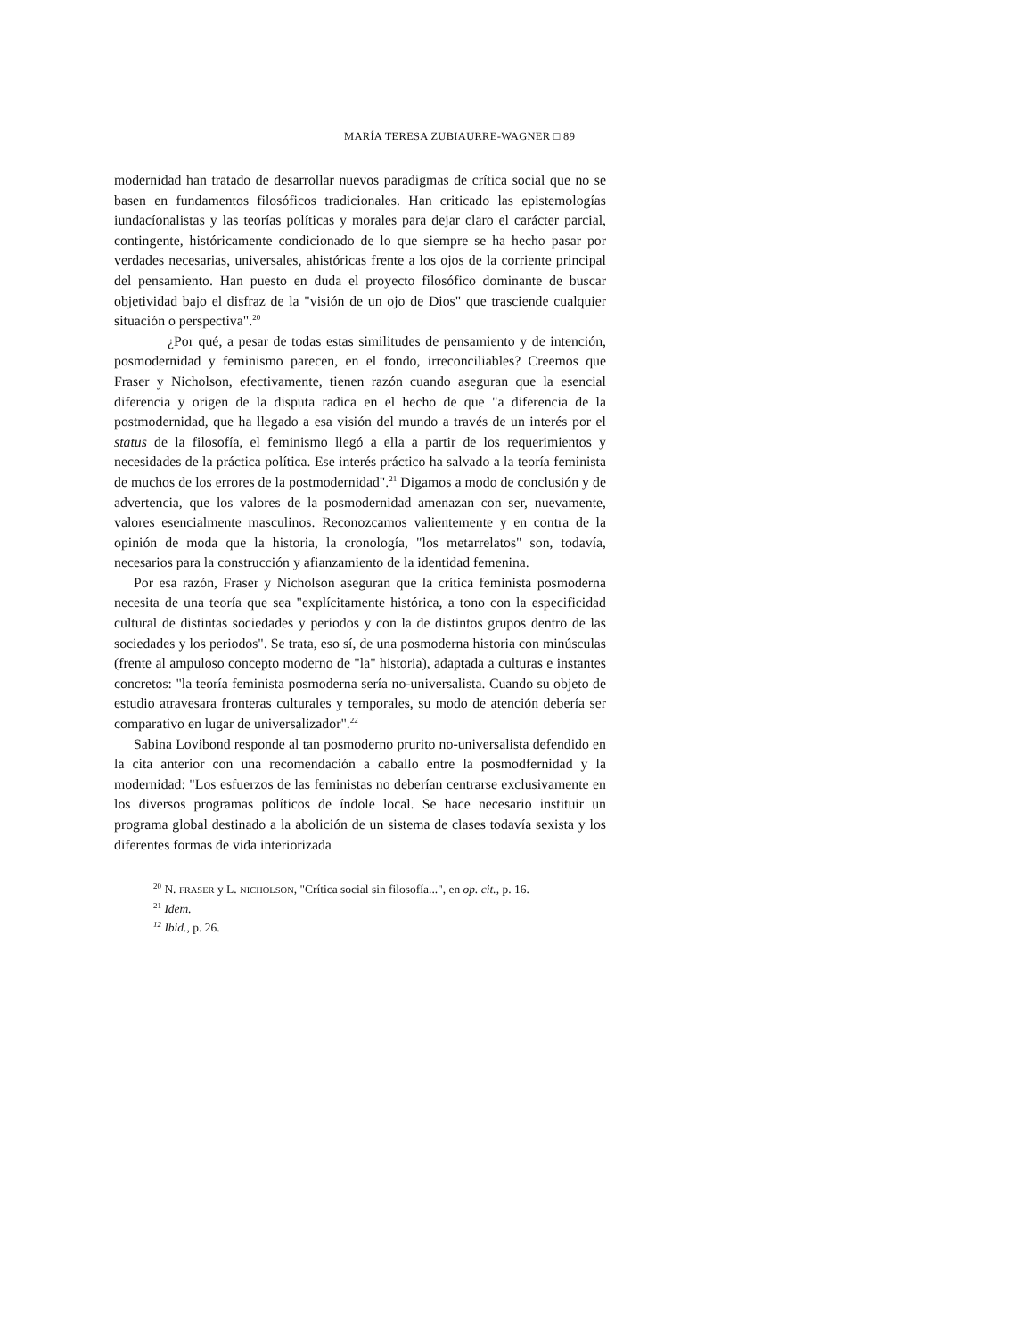MARÍA TERESA ZUBIAURRE-WAGNER □ 89
modernidad han tratado de desarrollar nuevos paradigmas de crítica social que no se basen en fundamentos filosóficos tradicionales. Han criticado las epistemologías iundacíonalistas y las teorías políticas y morales para dejar claro el carácter parcial, contingente, históricamente condicionado de lo que siempre se ha hecho pasar por verdades necesarias, universales, ahistóricas frente a los ojos de la corriente principal del pensamiento. Han puesto en duda el proyecto filosófico dominante de buscar objetividad bajo el disfraz de la "visión de un ojo de Dios" que trasciende cualquier situación o perspectiva".<sup>20</sup>
¿Por qué, a pesar de todas estas similitudes de pensamiento y de intención, posmodernidad y feminismo parecen, en el fondo, irreconciliables? Creemos que Fraser y Nicholson, efectivamente, tienen razón cuando aseguran que la esencial diferencia y origen de la disputa radica en el hecho de que "a diferencia de la postmodernidad, que ha llegado a esa visión del mundo a través de un interés por el status de la filosofía, el feminismo llegó a ella a partir de los requerimientos y necesidades de la práctica política. Ese interés práctico ha salvado a la teoría feminista de muchos de los errores de la postmodernidad".<sup>21</sup> Digamos a modo de conclusión y de advertencia, que los valores de la posmodernidad amenazan con ser, nuevamente, valores esencialmente masculinos. Reconozcamos valientemente y en contra de la opinión de moda que la historia, la cronología, "los metarrelatos" son, todavía, necesarios para la construcción y afianzamiento de la identidad femenina.
Por esa razón, Fraser y Nicholson aseguran que la crítica feminista posmoderna necesita de una teoría que sea "explícitamente histórica, a tono con la especificidad cultural de distintas sociedades y periodos y con la de distintos grupos dentro de las sociedades y los periodos". Se trata, eso sí, de una posmoderna historia con minúsculas (frente al ampuloso concepto moderno de "la" historia), adaptada a culturas e instantes concretos: "la teoría feminista posmoderna sería no-universalista. Cuando su objeto de estudio atravesara fronteras culturales y temporales, su modo de atención debería ser comparativo en lugar de universalizador".<sup>22</sup>
Sabina Lovibond responde al tan posmoderno prurito no-universalista defendido en la cita anterior con una recomendación a caballo entre la posmodfernidad y la modernidad: "Los esfuerzos de las feministas no deberían centrarse exclusivamente en los diversos programas políticos de índole local. Se hace necesario instituir un programa global destinado a la abolición de un sistema de clases todavía sexista y los diferentes formas de vida interiorizada
<sup>20</sup> N. FRASER y L. NICHOLSON, "Crítica social sin filosofía...", en op. cit., p. 16.
<sup>21</sup> Idem.
<sup>12</sup> Ibid., p. 26.